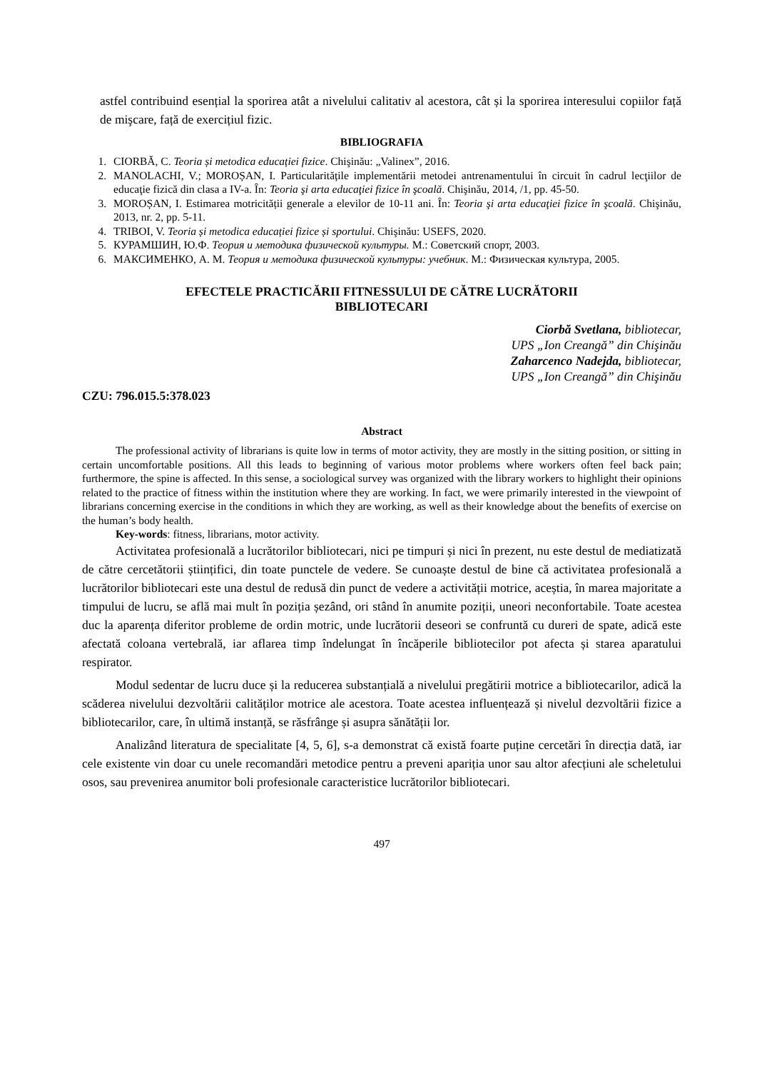astfel contribuind esențial la sporirea atât a nivelului calitativ al acestora, cât și la sporirea interesului copiilor față de mişcare, față de exercițiul fizic.
BIBLIOGRAFIA
1. CIORBĂ, C. Teoria și metodica educației fizice. Chişinău: „Valinex”, 2016.
2. MANOLACHI, V.; MOROȘAN, I. Particularitățile implementării metodei antrenamentului în circuit în cadrul lecţiilor de educaţie fizică din clasa a IV-a. În: Teoria şi arta educaţiei fizice în şcoală. Chişinău, 2014, /1, pp. 45-50.
3. MOROȘAN, I. Estimarea motricității generale a elevilor de 10-11 ani. În: Teoria şi arta educaţiei fizice în şcoală. Chişinău, 2013, nr. 2, pp. 5-11.
4. TRIBOI, V. Teoria și metodica educației fizice și sportului. Chişinău: USEFS, 2020.
5. КУРАМШИН, Ю.Ф. Теория и методика физической культуры. М.: Советский спорт, 2003.
6. МАКСИМЕНКО, А. М. Теория и методика физической культуры: учебник. М.: Физическая культура, 2005.
EFECTELE PRACTICĂRII FITNESSULUI DE CĂTRE LUCRĂTORII
BIBLIOTECARI
Ciorbă Svetlana, bibliotecar,
UPS „Ion Creangă” din Chişinău
Zaharcenco Nadejda, bibliotecar,
UPS „Ion Creangă” din Chişinău
CZU: 796.015.5:378.023
Abstract
The professional activity of librarians is quite low in terms of motor activity, they are mostly in the sitting position, or sitting in certain uncomfortable positions. All this leads to beginning of various motor problems where workers often feel back pain; furthermore, the spine is affected. In this sense, a sociological survey was organized with the library workers to highlight their opinions related to the practice of fitness within the institution where they are working. In fact, we were primarily interested in the viewpoint of librarians concerning exercise in the conditions in which they are working, as well as their knowledge about the benefits of exercise on the human’s body health.
Key-words: fitness, librarians, motor activity.
Activitatea profesională a lucrătorilor bibliotecari, nici pe timpuri și nici în prezent, nu este destul de mediatizată de către cercetătorii științifici, din toate punctele de vedere. Se cunoaște destul de bine că activitatea profesională a lucrătorilor bibliotecari este una destul de redusă din punct de vedere a activității motrice, aceștia, în marea majoritate a timpului de lucru, se află mai mult în poziția șezând, ori stând în anumite poziții, uneori neconfortabile. Toate acestea duc la aparența diferitor probleme de ordin motric, unde lucrătorii deseori se confruntă cu dureri de spate, adică este afectată coloana vertebrală, iar aflarea timp îndelungat în încăperile bibliotecilor pot afecta și starea aparatului respirator.
Modul sedentar de lucru duce și la reducerea substanțială a nivelului pregătirii motrice a bibliotecarilor, adică la scăderea nivelului dezvoltării calităților motrice ale acestora. Toate acestea influențează și nivelul dezvoltării fizice a bibliotecarilor, care, în ultimă instanță, se răsfrânge și asupra sănătății lor.
Analizând literatura de specialitate [4, 5, 6], s-a demonstrat că există foarte puține cercetări în direcția dată, iar cele existente vin doar cu unele recomandări metodice pentru a preveni apariția unor sau altor afecțiuni ale scheletului osos, sau prevenirea anumitor boli profesionale caracteristice lucrătorilor bibliotecari.
497